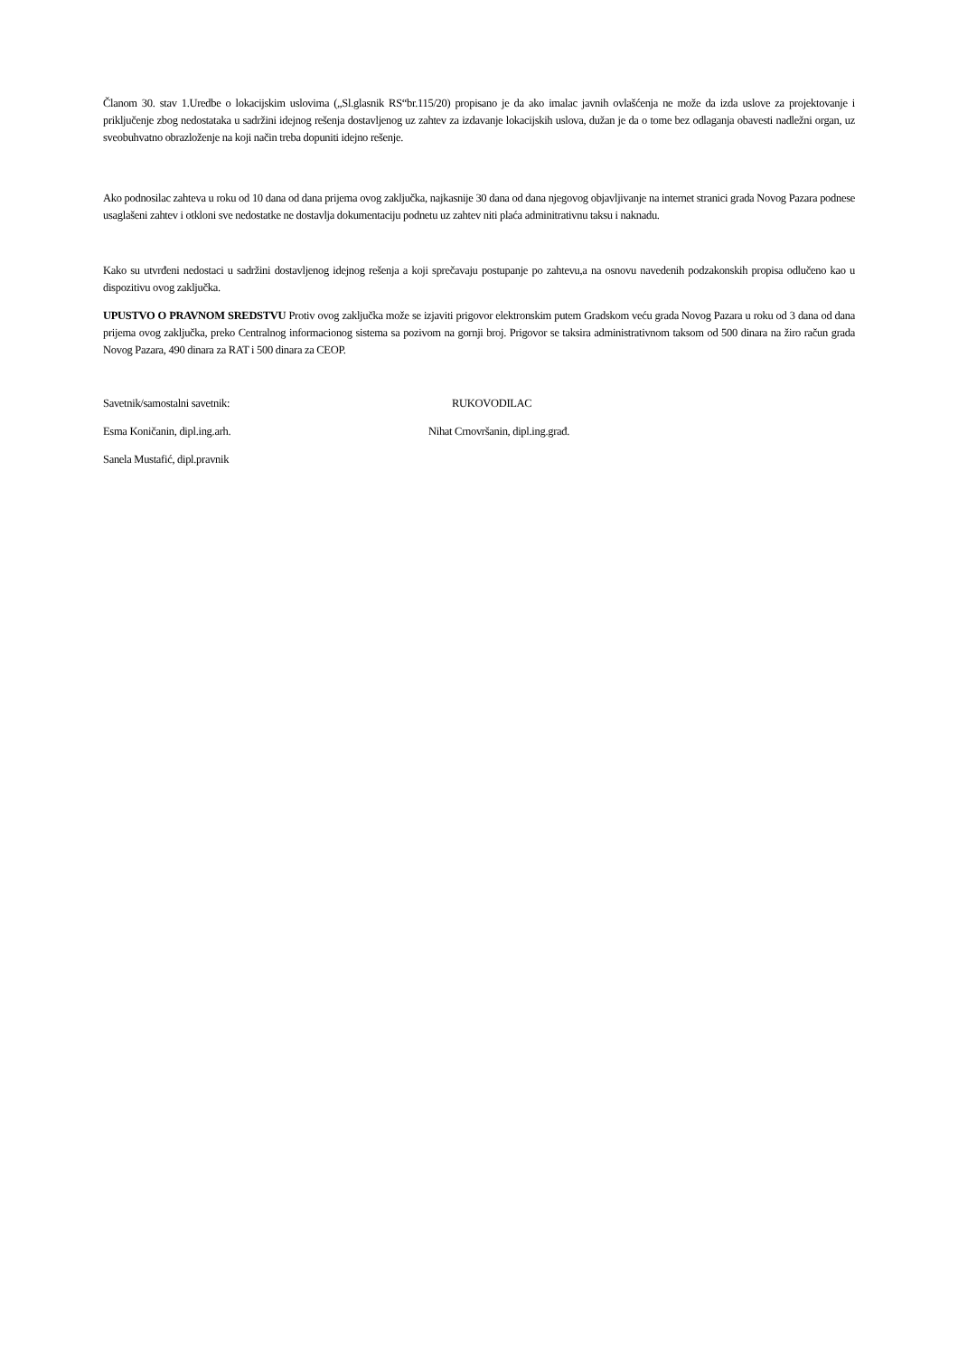Članom 30. stav 1.Uredbe o lokacijskim uslovima („Sl.glasnik RS“br.115/20) propisano je da ako imalac javnih ovlašćenja ne može da izda uslove za projektovanje i priključenje zbog nedostataka u sadržini idejnog rešenja dostavljenog uz zahtev za izdavanje lokacijskih uslova, dužan je da o tome bez odlaganja obavesti nadležni organ, uz sveobuhvatno obrazloženje na koji način treba dopuniti idejno rešenje.
Ako podnosilac zahteva u roku od 10 dana od dana prijema ovog zaključka, najkasnije 30 dana od dana njegovog objavljivanje na internet stranici grada Novog Pazara podnese usaglašeni zahtev i otkloni sve nedostatke ne dostavlja dokumentaciju podnetu uz zahtev niti plaća adminitrativnu taksu i naknadu.
Kako su utvrđeni nedostaci u sadržini dostavljenog idejnog rešenja a koji sprečavaju postupanje po zahtevu,a na osnovu navedenih podzakonskih propisa odlučeno kao u dispozitivu ovog zaključka.
UPUSTVO O PRAVNOM SREDSTVU Protiv ovog zaključka može se izjaviti prigovor elektronskim putem Gradskom veću grada Novog Pazara u roku od 3 dana od dana prijema ovog zaključka, preko Centralnog informacionog sistema sa pozivom na gornji broj. Prigovor se taksira administrativnom taksom od 500 dinara na žiro račun grada Novog Pazara, 490 dinara za RAT i 500 dinara za CEOP.
Savetnik/samostalni savetnik: RUKOVODILAC
Esma Koničanin, dipl.ing.arh. Nihat Crnovršanin, dipl.ing.građ.
Sanela Mustafić, dipl.pravnik